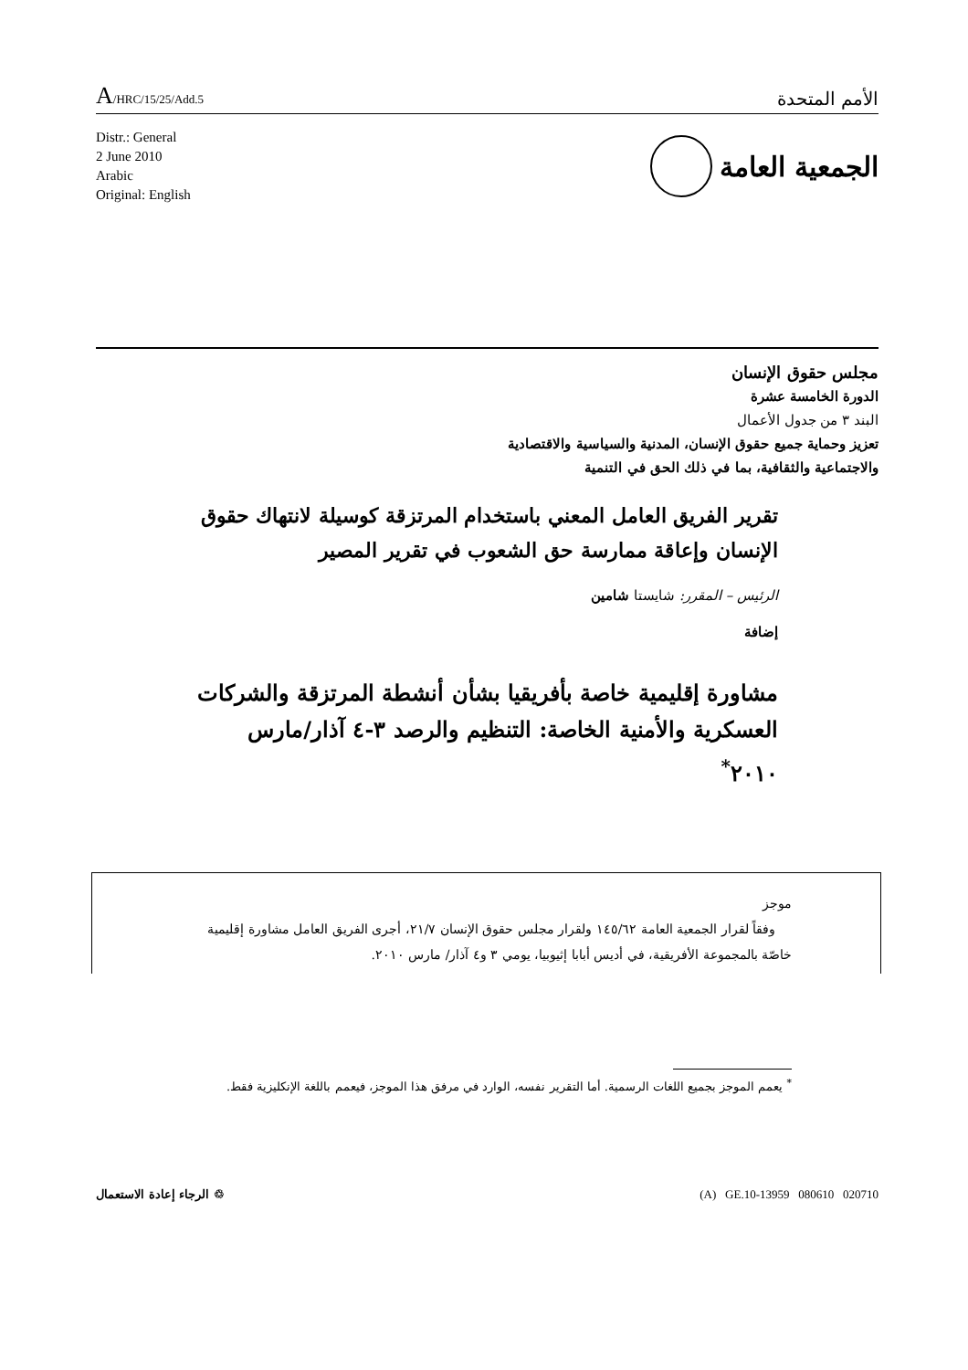A/HRC/15/25/Add.5
الأمم المتحدة
Distr.: General
2 June 2010
Arabic
Original: English
الجمعية العامة
مجلس حقوق الإنسان
الدورة الخامسة عشرة
البند ٣ من جدول الأعمال
تعزيز وحماية جميع حقوق الإنسان، المدنية والسياسية والاقتصادية
والاجتماعية والثقافية، بما في ذلك الحق في التنمية
تقرير الفريق العامل المعني باستخدام المرتزقة كوسيلة لانتهاك حقوق الإنسان وإعاقة ممارسة حق الشعوب في تقرير المصير
الرئيس – المقرر: شايستا شامين
إضافة
مشاورة إقليمية خاصة بأفريقيا بشأن أنشطة المرتزقة والشركات العسكرية والأمنية الخاصة: التنظيم والرصد ٣-٤ آذار/مارس ٢٠١٠<sup>*</sup>
موجز
وفقاً لقرار الجمعية العامة ١٤٥/٦٢ ولقرار مجلس حقوق الإنسان ٢١/٧، أجرى الفريق العامل مشاورة إقليمية خاصّة بالمجموعة الأفريقية، في أديس أبابا إثيوبيا، يومي ٣ و٤ آذار/ مارس ٢٠١٠.
<sup>*</sup> يعمم الموجز بجميع اللغات الرسمية. أما التقرير نفسه، الوارد في مرفق هذا الموجز، فيعمم باللغة الإنكليزية فقط.
♲ الرجاء إعادة الاستعمال (A) GE.10-13959 080610 020710